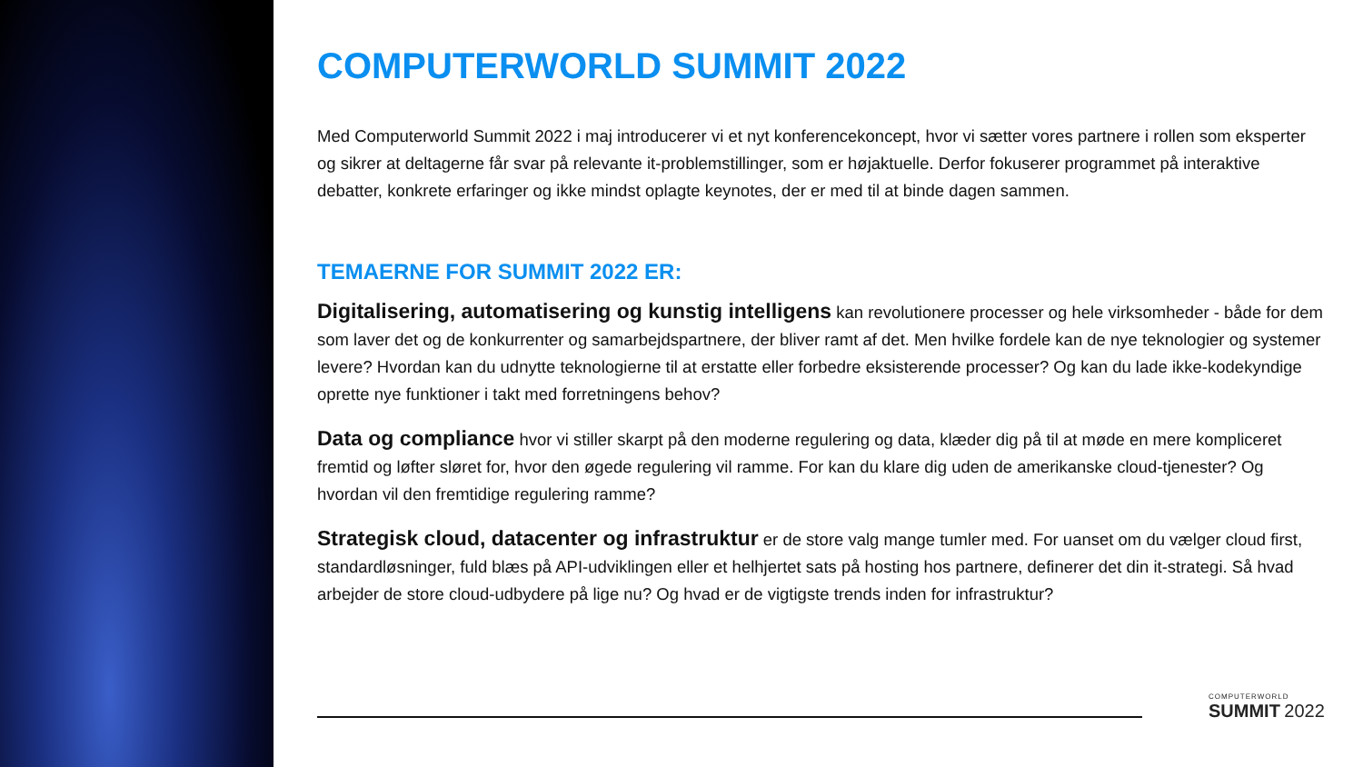COMPUTERWORLD SUMMIT 2022
Med Computerworld Summit 2022 i maj introducerer vi et nyt konferencekoncept, hvor vi sætter vores partnere i rollen som eksperter og sikrer at deltagerne får svar på relevante it-problemstillinger, som er højaktuelle. Derfor fokuserer programmet på interaktive debatter, konkrete erfaringer og ikke mindst oplagte keynotes, der er med til at binde dagen sammen.
TEMAERNE FOR SUMMIT 2022 ER:
Digitalisering, automatisering og kunstig intelligens kan revolutionere processer og hele virksomheder - både for dem som laver det og de konkurrenter og samarbejdspartnere, der bliver ramt af det. Men hvilke fordele kan de nye teknologier og systemer levere? Hvordan kan du udnytte teknologierne til at erstatte eller forbedre eksisterende processer? Og kan du lade ikke-kodekyndige oprette nye funktioner i takt med forretningens behov?
Data og compliance hvor vi stiller skarpt på den moderne regulering og data, klæder dig på til at møde en mere kompliceret fremtid og løfter sløret for, hvor den øgede regulering vil ramme. For kan du klare dig uden de amerikanske cloud-tjenester? Og hvordan vil den fremtidige regulering ramme?
Strategisk cloud, datacenter og infrastruktur er de store valg mange tumler med. For uanset om du vælger cloud first, standardløsninger, fuld blæs på API-udviklingen eller et helhjertet sats på hosting hos partnere, definerer det din it-strategi. Så hvad arbejder de store cloud-udbydere på lige nu? Og hvad er de vigtigste trends inden for infrastruktur?
COMPUTERWORLD
SUMMIT 2022